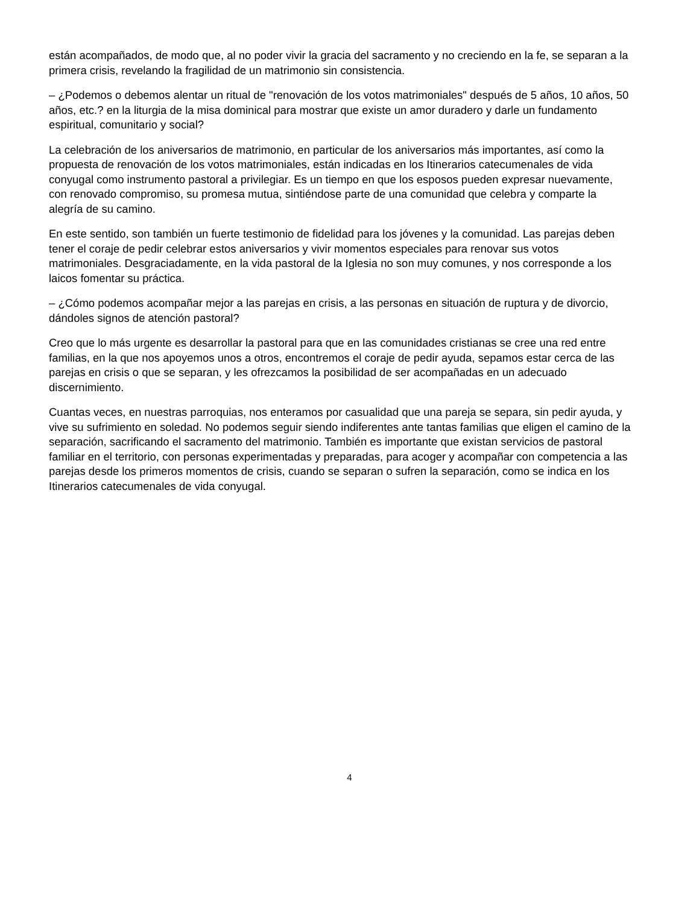están acompañados, de modo que, al no poder vivir la gracia del sacramento y no creciendo en la fe, se separan a la primera crisis, revelando la fragilidad de un matrimonio sin consistencia.
– ¿Podemos o debemos alentar un ritual de "renovación de los votos matrimoniales" después de 5 años, 10 años, 50 años, etc.? en la liturgia de la misa dominical para mostrar que existe un amor duradero y darle un fundamento espiritual, comunitario y social?
La celebración de los aniversarios de matrimonio, en particular de los aniversarios más importantes, así como la propuesta de renovación de los votos matrimoniales, están indicadas en los Itinerarios catecumenales de vida conyugal como instrumento pastoral a privilegiar. Es un tiempo en que los esposos pueden expresar nuevamente, con renovado compromiso, su promesa mutua, sintiéndose parte de una comunidad que celebra y comparte la alegría de su camino.
En este sentido, son también un fuerte testimonio de fidelidad para los jóvenes y la comunidad. Las parejas deben tener el coraje de pedir celebrar estos aniversarios y vivir momentos especiales para renovar sus votos matrimoniales. Desgraciadamente, en la vida pastoral de la Iglesia no son muy comunes, y nos corresponde a los laicos fomentar su práctica.
– ¿Cómo podemos acompañar mejor a las parejas en crisis, a las personas en situación de ruptura y de divorcio, dándoles signos de atención pastoral?
Creo que lo más urgente es desarrollar la pastoral para que en las comunidades cristianas se cree una red entre familias, en la que nos apoyemos unos a otros, encontremos el coraje de pedir ayuda, sepamos estar cerca de las parejas en crisis o que se separan, y les ofrezcamos la posibilidad de ser acompañadas en un adecuado discernimiento.
Cuantas veces, en nuestras parroquias, nos enteramos por casualidad que una pareja se separa, sin pedir ayuda, y vive su sufrimiento en soledad. No podemos seguir siendo indiferentes ante tantas familias que eligen el camino de la separación, sacrificando el sacramento del matrimonio. También es importante que existan servicios de pastoral familiar en el territorio, con personas experimentadas y preparadas, para acoger y acompañar con competencia a las parejas desde los primeros momentos de crisis, cuando se separan o sufren la separación, como se indica en los Itinerarios catecumenales de vida conyugal.
4